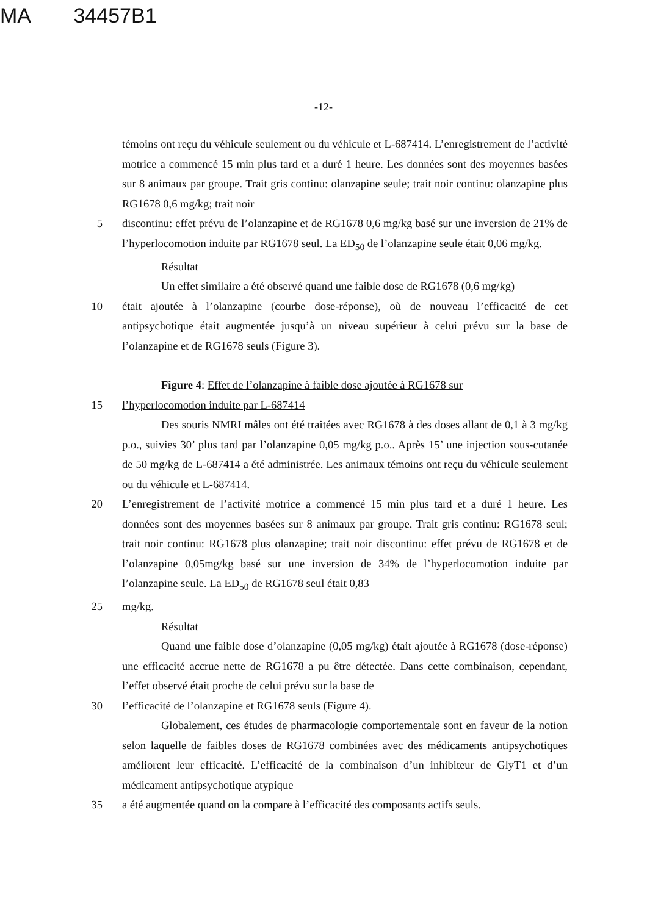MA 34457B1
-12-
témoins ont reçu du véhicule seulement ou du véhicule et L-687414. L’enregistrement de l’activité motrice a commencé 15 min plus tard et a duré 1 heure. Les données sont des moyennes basées sur 8 animaux par groupe. Trait gris continu: olanzapine seule; trait noir continu: olanzapine plus RG1678 0,6 mg/kg; trait noir
5 discontinu: effet prévu de l’olanzapine et de RG1678 0,6 mg/kg basé sur une inversion de 21% de l’hyperlocomotion induite par RG1678 seul. La ED<sub>50</sub> de l’olanzapine seule était 0,06 mg/kg.
Résultat
Un effet similaire a été observé quand une faible dose de RG1678 (0,6 mg/kg)
10 était ajoutée à l’olanzapine (courbe dose-réponse), où de nouveau l’efficacité de cet antipsychotique était augmentée jusqu’à un niveau supérieur à celui prévu sur la base de l’olanzapine et de RG1678 seuls (Figure 3).
Figure 4: Effet de l’olanzapine à faible dose ajoutée à RG1678 sur
15 l’hyperlocomotion induite par L-687414
Des souris NMRI mâles ont été traitées avec RG1678 à des doses allant de 0,1 à 3 mg/kg p.o., suivies 30’ plus tard par l’olanzapine 0,05 mg/kg p.o.. Après 15’ une injection sous-cutanée de 50 mg/kg de L-687414 a été administrée. Les animaux témoins ont reçu du véhicule seulement ou du véhicule et L-687414.
20 L’enregistrement de l’activité motrice a commencé 15 min plus tard et a duré 1 heure. Les données sont des moyennes basées sur 8 animaux par groupe. Trait gris continu: RG1678 seul; trait noir continu: RG1678 plus olanzapine; trait noir discontinu: effet prévu de RG1678 et de l’olanzapine 0,05mg/kg basé sur une inversion de 34% de l’hyperlocomotion induite par l’olanzapine seule. La ED<sub>50</sub> de RG1678 seul était 0,83
25 mg/kg.
Résultat
Quand une faible dose d’olanzapine (0,05 mg/kg) était ajoutée à RG1678 (dose-réponse) une efficacité accrue nette de RG1678 a pu être détectée. Dans cette combinaison, cependant, l’effet observé était proche de celui prévu sur la base de
30 l’efficacité de l’olanzapine et RG1678 seuls (Figure 4).
Globalement, ces études de pharmacologie comportementale sont en faveur de la notion selon laquelle de faibles doses de RG1678 combinées avec des médicaments antipsychotiques améliorent leur efficacité. L’efficacité de la combinaison d’un inhibiteur de GlyT1 et d’un médicament antipsychotique atypique
35 a été augmentée quand on la compare à l’efficacité des composants actifs seuls.